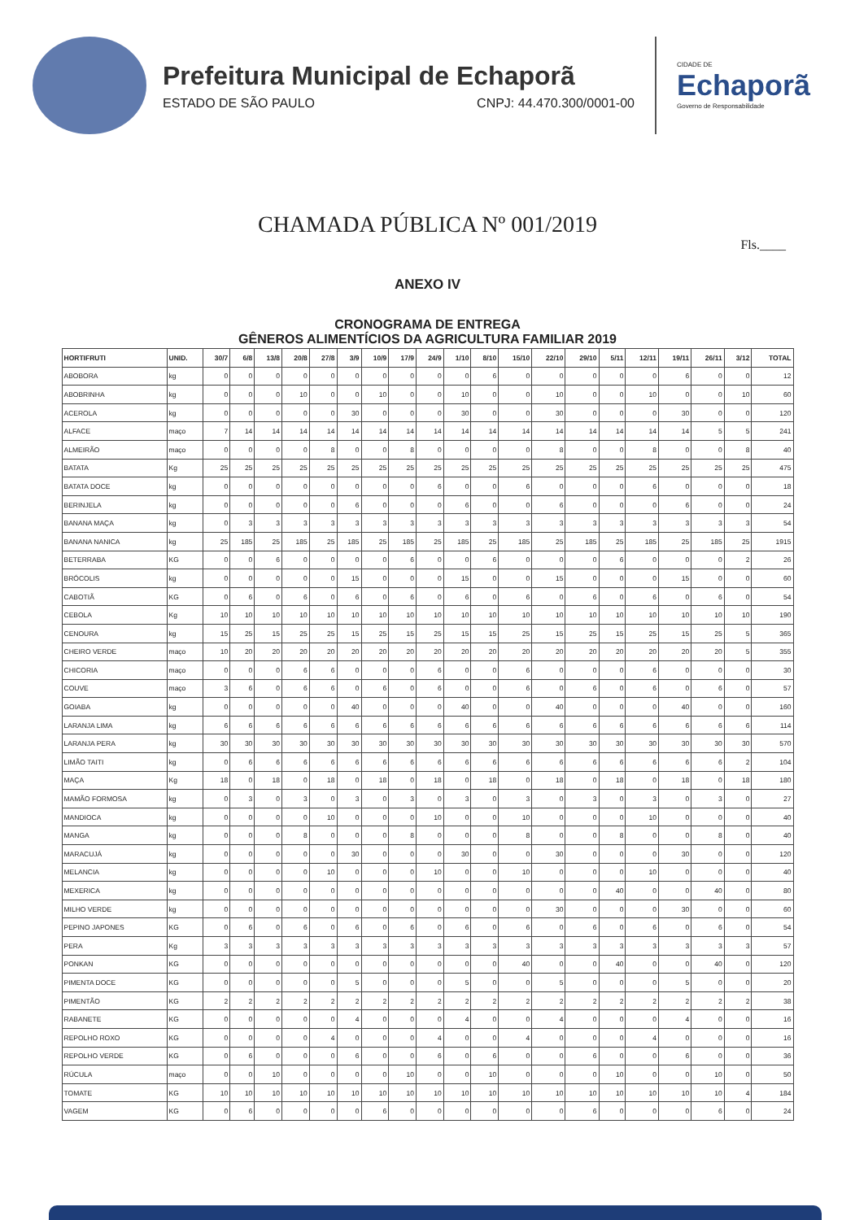Prefeitura Municipal de Echaporã
ESTADO DE SÃO PAULO CNPJ: 44.470.300/0001-00
CIDADE DE
Echaporã
Governo de Responsabilidade
CHAMADA PÚBLICA Nº 001/2019
Fls.____
ANEXO IV
CRONOGRAMA DE ENTREGA
GÊNEROS ALIMENTÍCIOS DA AGRICULTURA FAMILIAR 2019
| HORTIFRUTI | UNID. | 30/7 | 6/8 | 13/8 | 20/8 | 27/8 | 3/9 | 10/9 | 17/9 | 24/9 | 1/10 | 8/10 | 15/10 | 22/10 | 29/10 | 5/11 | 12/11 | 19/11 | 26/11 | 3/12 | TOTAL |
| --- | --- | --- | --- | --- | --- | --- | --- | --- | --- | --- | --- | --- | --- | --- | --- | --- | --- | --- | --- | --- | --- |
| ABOBORA | kg | 0 | 0 | 0 | 0 | 0 | 0 | 0 | 0 | 0 | 0 | 6 | 0 | 0 | 0 | 0 | 0 | 6 | 0 | 0 | 12 |
| ABOBRINHA | kg | 0 | 0 | 0 | 10 | 0 | 0 | 10 | 0 | 0 | 10 | 0 | 0 | 10 | 0 | 0 | 10 | 0 | 0 | 10 | 60 |
| ACEROLA | kg | 0 | 0 | 0 | 0 | 0 | 30 | 0 | 0 | 0 | 30 | 0 | 0 | 30 | 0 | 0 | 0 | 30 | 0 | 0 | 120 |
| ALFACE | maço | 7 | 14 | 14 | 14 | 14 | 14 | 14 | 14 | 14 | 14 | 14 | 14 | 14 | 14 | 14 | 14 | 14 | 5 | 5 | 241 |
| ALMEIRÃO | maço | 0 | 0 | 0 | 0 | 8 | 0 | 0 | 8 | 0 | 0 | 0 | 0 | 8 | 0 | 0 | 8 | 0 | 0 | 8 | 40 |
| BATATA | Kg | 25 | 25 | 25 | 25 | 25 | 25 | 25 | 25 | 25 | 25 | 25 | 25 | 25 | 25 | 25 | 25 | 25 | 25 | 25 | 475 |
| BATATA DOCE | kg | 0 | 0 | 0 | 0 | 0 | 0 | 0 | 0 | 6 | 0 | 0 | 6 | 0 | 0 | 0 | 6 | 0 | 0 | 0 | 18 |
| BERINJELA | kg | 0 | 0 | 0 | 0 | 0 | 6 | 0 | 0 | 0 | 6 | 0 | 0 | 6 | 0 | 0 | 0 | 6 | 0 | 0 | 24 |
| BANANA MAÇA | kg | 0 | 3 | 3 | 3 | 3 | 3 | 3 | 3 | 3 | 3 | 3 | 3 | 3 | 3 | 3 | 3 | 3 | 3 | 3 | 54 |
| BANANA NANICA | kg | 25 | 185 | 25 | 185 | 25 | 185 | 25 | 185 | 25 | 185 | 25 | 185 | 25 | 185 | 25 | 185 | 25 | 185 | 25 | 1915 |
| BETERRABA | KG | 0 | 0 | 6 | 0 | 0 | 0 | 0 | 6 | 0 | 0 | 6 | 0 | 0 | 0 | 6 | 0 | 0 | 0 | 2 | 26 |
| BRÓCOLIS | kg | 0 | 0 | 0 | 0 | 0 | 15 | 0 | 0 | 0 | 15 | 0 | 0 | 15 | 0 | 0 | 0 | 15 | 0 | 0 | 60 |
| CABOTIÃ | KG | 0 | 6 | 0 | 6 | 0 | 6 | 0 | 6 | 0 | 6 | 0 | 6 | 0 | 6 | 0 | 6 | 0 | 6 | 0 | 54 |
| CEBOLA | Kg | 10 | 10 | 10 | 10 | 10 | 10 | 10 | 10 | 10 | 10 | 10 | 10 | 10 | 10 | 10 | 10 | 10 | 10 | 10 | 190 |
| CENOURA | kg | 15 | 25 | 15 | 25 | 25 | 15 | 25 | 15 | 25 | 15 | 15 | 25 | 15 | 25 | 15 | 25 | 15 | 25 | 5 | 365 |
| CHEIRO VERDE | maço | 10 | 20 | 20 | 20 | 20 | 20 | 20 | 20 | 20 | 20 | 20 | 20 | 20 | 20 | 20 | 20 | 20 | 20 | 5 | 355 |
| CHICORIA | maço | 0 | 0 | 0 | 6 | 6 | 0 | 0 | 0 | 6 | 0 | 0 | 6 | 0 | 0 | 0 | 6 | 0 | 0 | 0 | 30 |
| COUVE | maço | 3 | 6 | 0 | 6 | 6 | 0 | 6 | 0 | 6 | 0 | 0 | 6 | 0 | 6 | 0 | 6 | 0 | 6 | 0 | 57 |
| GOIABA | kg | 0 | 0 | 0 | 0 | 0 | 40 | 0 | 0 | 0 | 40 | 0 | 0 | 40 | 0 | 0 | 0 | 40 | 0 | 0 | 160 |
| LARANJA LIMA | kg | 6 | 6 | 6 | 6 | 6 | 6 | 6 | 6 | 6 | 6 | 6 | 6 | 6 | 6 | 6 | 6 | 6 | 6 | 6 | 114 |
| LARANJA PERA | kg | 30 | 30 | 30 | 30 | 30 | 30 | 30 | 30 | 30 | 30 | 30 | 30 | 30 | 30 | 30 | 30 | 30 | 30 | 30 | 570 |
| LIMÃO TAITI | kg | 0 | 6 | 6 | 6 | 6 | 6 | 6 | 6 | 6 | 6 | 6 | 6 | 6 | 6 | 6 | 6 | 6 | 6 | 2 | 104 |
| MAÇA | Kg | 18 | 0 | 18 | 0 | 18 | 0 | 18 | 0 | 18 | 0 | 18 | 0 | 18 | 0 | 18 | 0 | 18 | 0 | 18 | 180 |
| MAMÃO FORMOSA | kg | 0 | 3 | 0 | 3 | 0 | 3 | 0 | 3 | 0 | 3 | 0 | 3 | 0 | 3 | 0 | 3 | 0 | 3 | 0 | 27 |
| MANDIOCA | kg | 0 | 0 | 0 | 0 | 10 | 0 | 0 | 0 | 10 | 0 | 0 | 10 | 0 | 0 | 0 | 10 | 0 | 0 | 0 | 40 |
| MANGA | kg | 0 | 0 | 0 | 8 | 0 | 0 | 0 | 8 | 0 | 0 | 0 | 8 | 0 | 0 | 8 | 0 | 0 | 8 | 0 | 40 |
| MARACUJÁ | kg | 0 | 0 | 0 | 0 | 0 | 30 | 0 | 0 | 0 | 30 | 0 | 0 | 30 | 0 | 0 | 0 | 30 | 0 | 0 | 120 |
| MELANCIA | kg | 0 | 0 | 0 | 0 | 10 | 0 | 0 | 0 | 10 | 0 | 0 | 10 | 0 | 0 | 0 | 10 | 0 | 0 | 0 | 40 |
| MEXERICA | kg | 0 | 0 | 0 | 0 | 0 | 0 | 0 | 0 | 0 | 0 | 0 | 0 | 0 | 0 | 40 | 0 | 0 | 40 | 0 | 80 |
| MILHO VERDE | kg | 0 | 0 | 0 | 0 | 0 | 0 | 0 | 0 | 0 | 0 | 0 | 0 | 30 | 0 | 0 | 0 | 30 | 0 | 0 | 60 |
| PEPINO JAPONES | KG | 0 | 6 | 0 | 6 | 0 | 6 | 0 | 6 | 0 | 6 | 0 | 6 | 0 | 6 | 0 | 6 | 0 | 6 | 0 | 54 |
| PERA | Kg | 3 | 3 | 3 | 3 | 3 | 3 | 3 | 3 | 3 | 3 | 3 | 3 | 3 | 3 | 3 | 3 | 3 | 3 | 3 | 57 |
| PONKAN | KG | 0 | 0 | 0 | 0 | 0 | 0 | 0 | 0 | 0 | 0 | 0 | 40 | 0 | 0 | 40 | 0 | 0 | 40 | 0 | 120 |
| PIMENTA DOCE | KG | 0 | 0 | 0 | 0 | 0 | 5 | 0 | 0 | 0 | 5 | 0 | 0 | 5 | 0 | 0 | 0 | 5 | 0 | 0 | 20 |
| PIMENTÃO | KG | 2 | 2 | 2 | 2 | 2 | 2 | 2 | 2 | 2 | 2 | 2 | 2 | 2 | 2 | 2 | 2 | 2 | 2 | 2 | 38 |
| RABANETE | KG | 0 | 0 | 0 | 0 | 0 | 4 | 0 | 0 | 0 | 4 | 0 | 0 | 4 | 0 | 0 | 0 | 4 | 0 | 0 | 16 |
| REPOLHO ROXO | KG | 0 | 0 | 0 | 0 | 4 | 0 | 0 | 0 | 4 | 0 | 0 | 4 | 0 | 0 | 0 | 4 | 0 | 0 | 0 | 16 |
| REPOLHO VERDE | KG | 0 | 6 | 0 | 0 | 0 | 6 | 0 | 0 | 6 | 0 | 6 | 0 | 0 | 6 | 0 | 0 | 6 | 0 | 0 | 36 |
| RÚCULA | maço | 0 | 0 | 10 | 0 | 0 | 0 | 0 | 10 | 0 | 0 | 10 | 0 | 0 | 0 | 10 | 0 | 0 | 10 | 0 | 50 |
| TOMATE | KG | 10 | 10 | 10 | 10 | 10 | 10 | 10 | 10 | 10 | 10 | 10 | 10 | 10 | 10 | 10 | 10 | 10 | 10 | 4 | 184 |
| VAGEM | KG | 0 | 6 | 0 | 0 | 0 | 0 | 6 | 0 | 0 | 0 | 0 | 0 | 0 | 6 | 0 | 0 | 0 | 6 | 0 | 24 |